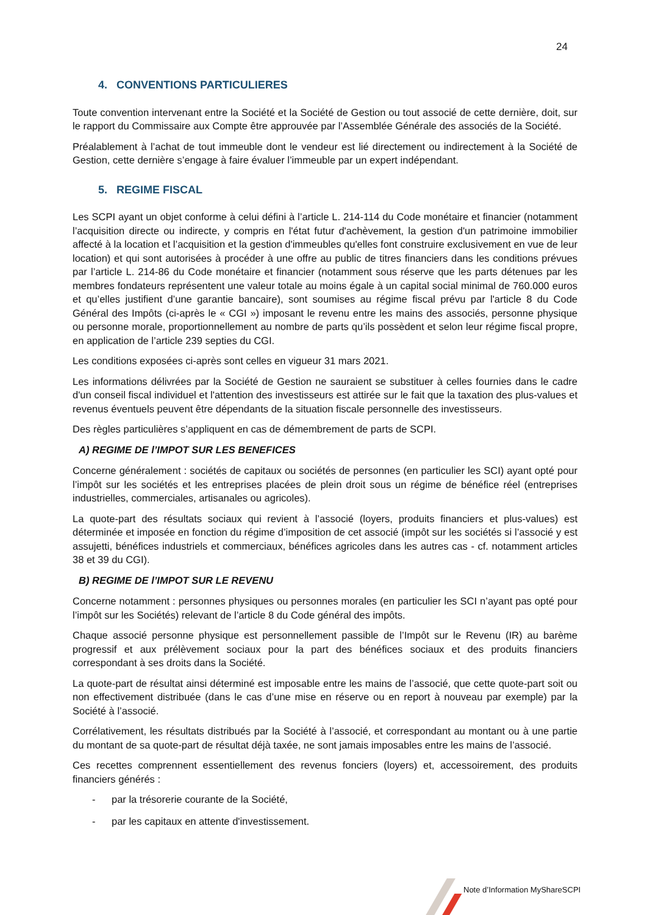24
4. CONVENTIONS PARTICULIERES
Toute convention intervenant entre la Société et la Société de Gestion ou tout associé de cette dernière, doit, sur le rapport du Commissaire aux Compte être approuvée par l’Assemblée Générale des associés de la Société.
Préalablement à l’achat de tout immeuble dont le vendeur est lié directement ou indirectement à la Société de Gestion, cette dernière s’engage à faire évaluer l’immeuble par un expert indépendant.
5. REGIME FISCAL
Les SCPI ayant un objet conforme à celui défini à l’article L. 214-114 du Code monétaire et financier (notamment l’acquisition directe ou indirecte, y compris en l'état futur d'achèvement, la gestion d'un patrimoine immobilier affecté à la location et l’acquisition et la gestion d'immeubles qu'elles font construire exclusivement en vue de leur location) et qui sont autorisées à procéder à une offre au public de titres financiers dans les conditions prévues par l’article L. 214-86 du Code monétaire et financier (notamment sous réserve que les parts détenues par les membres fondateurs représentent une valeur totale au moins égale à un capital social minimal de 760.000 euros et qu’elles justifient d’une garantie bancaire), sont soumises au régime fiscal prévu par l'article 8 du Code Général des Impôts (ci-après le « CGI ») imposant le revenu entre les mains des associés, personne physique ou personne morale, proportionnellement au nombre de parts qu’ils possèdent et selon leur régime fiscal propre, en application de l’article 239 septies du CGI.
Les conditions exposées ci-après sont celles en vigueur 31 mars 2021.
Les informations délivrées par la Société de Gestion ne sauraient se substituer à celles fournies dans le cadre d'un conseil fiscal individuel et l'attention des investisseurs est attirée sur le fait que la taxation des plus-values et revenus éventuels peuvent être dépendants de la situation fiscale personnelle des investisseurs.
Des règles particulières s’appliquent en cas de démembrement de parts de SCPI.
A) REGIME DE l’IMPOT SUR LES BENEFICES
Concerne généralement : sociétés de capitaux ou sociétés de personnes (en particulier les SCI) ayant opté pour l’impôt sur les sociétés et les entreprises placées de plein droit sous un régime de bénéfice réel (entreprises industrielles, commerciales, artisanales ou agricoles).
La quote-part des résultats sociaux qui revient à l’associé (loyers, produits financiers et plus-values) est déterminée et imposée en fonction du régime d’imposition de cet associé (impôt sur les sociétés si l’associé y est assujetti, bénéfices industriels et commerciaux, bénéfices agricoles dans les autres cas - cf. notamment articles 38 et 39 du CGI).
B) REGIME DE l’IMPOT SUR LE REVENU
Concerne notamment : personnes physiques ou personnes morales (en particulier les SCI n’ayant pas opté pour l’impôt sur les Sociétés) relevant de l’article 8 du Code général des impôts.
Chaque associé personne physique est personnellement passible de l’Impôt sur le Revenu (IR) au barème progressif et aux prélèvement sociaux pour la part des bénéfices sociaux et des produits financiers correspondant à ses droits dans la Société.
La quote-part de résultat ainsi déterminé est imposable entre les mains de l’associé, que cette quote-part soit ou non effectivement distribuée (dans le cas d’une mise en réserve ou en report à nouveau par exemple) par la Société à l’associé.
Corrélativement, les résultats distribués par la Société à l’associé, et correspondant au montant ou à une partie du montant de sa quote-part de résultat déjà taxée, ne sont jamais imposables entre les mains de l’associé.
Ces recettes comprennent essentiellement des revenus fonciers (loyers) et, accessoirement, des produits financiers générés :
- par la trésorerie courante de la Société,
- par les capitaux en attente d'investissement.
Note d’Information MyShareSCPI